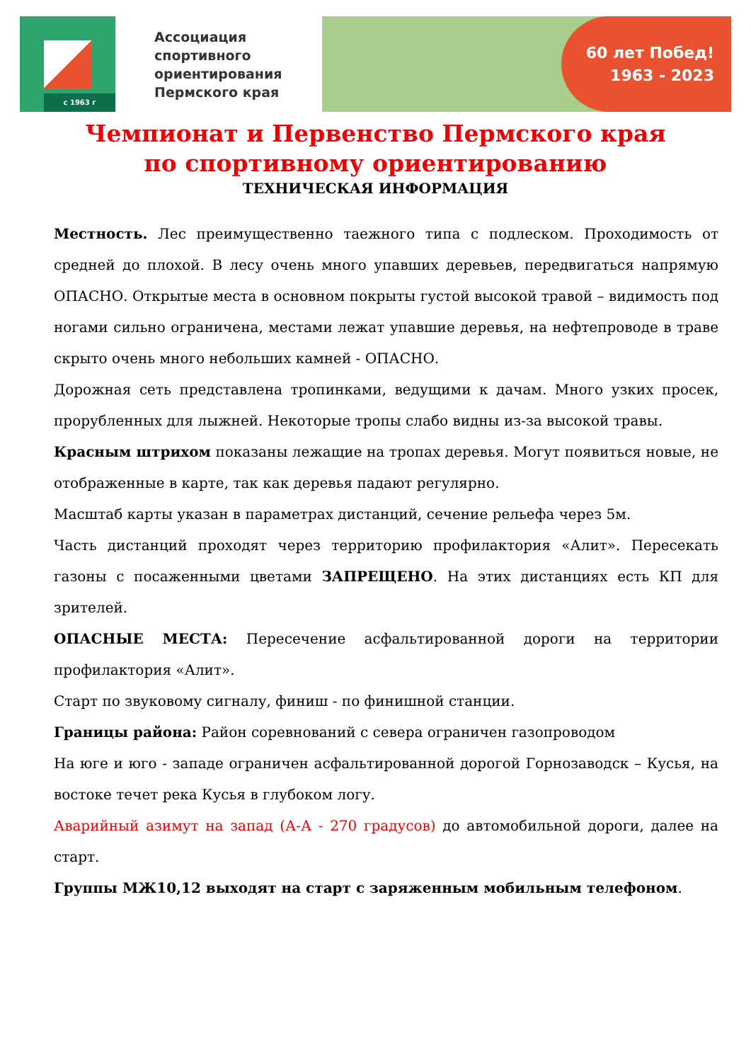с 1963 г
Ассоциация спортивного ориентирования Пермского края
60 лет Побед!
1963 - 2023
Чемпионат и Первенство Пермского края
по спортивному ориентированию
ТЕХНИЧЕСКАЯ ИНФОРМАЦИЯ
Местность. Лес преимущественно таежного типа с подлеском. Проходимость от средней до плохой. В лесу очень много упавших деревьев, передвигаться напрямую ОПАСНО. Открытые места в основном покрыты густой высокой травой – видимость под ногами сильно ограничена, местами лежат упавшие деревья, на нефтепроводе в траве скрыто очень много небольших камней - ОПАСНО.
Дорожная сеть представлена тропинками, ведущими к дачам. Много узких просек, прорубленных для лыжней. Некоторые тропы слабо видны из-за высокой травы.
Красным штрихом показаны лежащие на тропах деревья. Могут появиться новые, не отображенные в карте, так как деревья падают регулярно.
Масштаб карты указан в параметрах дистанций, сечение рельефа через 5м.
Часть дистанций проходят через территорию профилактория «Алит». Пересекать газоны с посаженными цветами ЗАПРЕЩЕНО. На этих дистанциях есть КП для зрителей.
ОПАСНЫЕ МЕСТА: Пересечение асфальтированной дороги на территории профилактория «Алит».
Старт по звуковому сигналу, финиш - по финишной станции.
Границы района: Район соревнований с севера ограничен газопроводом
На юге и юго - западе ограничен асфальтированной дорогой Горнозаводск – Кусья, на востоке течет река Кусья в глубоком логу.
Аварийный азимут на запад (А-А - 270 градусов) до автомобильной дороги, далее на старт.
Группы МЖ10,12 выходят на старт с заряженным мобильным телефоном.